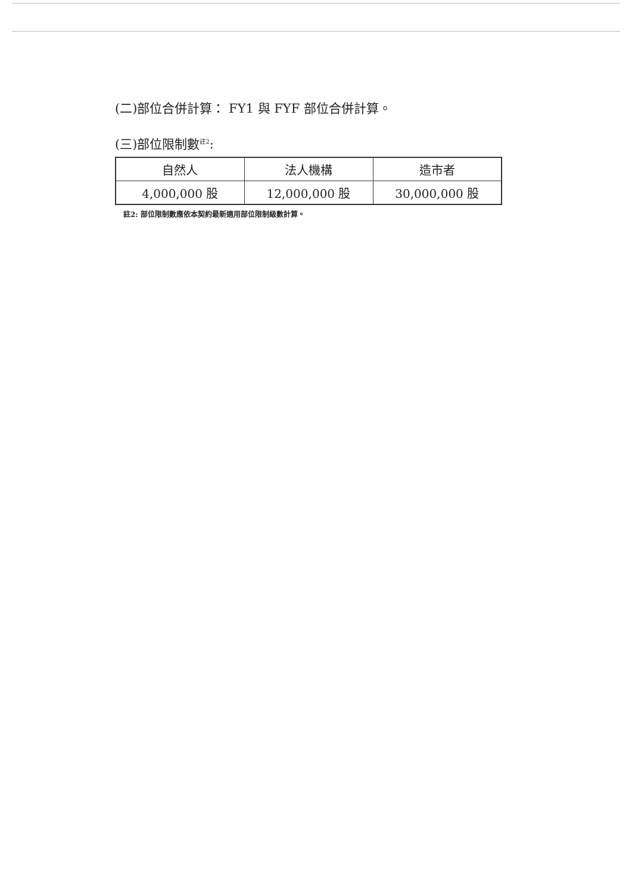(二)部位合併計算： FY1 與 FYF 部位合併計算。
(三)部位限制數<sup>註2</sup>:
| 自然人 | 法人機構 | 造市者 |
| 4,000,000 股 | 12,000,000 股 | 30,000,000 股 |
註2: 部位限制數應依本契約最新適用部位限制級數計算。